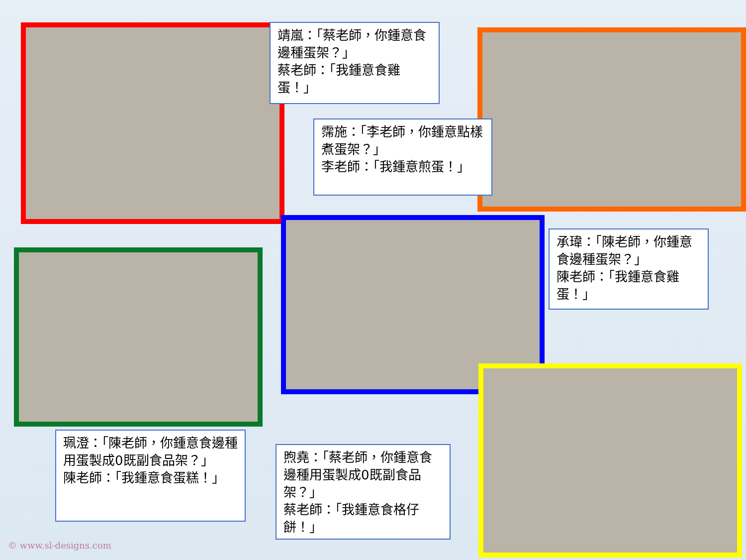靖嵐：「蔡老師，你鍾意食邊種蛋架？」
蔡老師：「我鍾意食雞蛋！」
霈施：「李老師，你鍾意點樣煮蛋架？」
李老師：「我鍾意煎蛋！」
承瑋：「陳老師，你鍾意食邊種蛋架？」
陳老師：「我鍾意食雞蛋！」
珮澄：「陳老師，你鍾意食邊種用蛋製成0既副食品架？」
陳老師：「我鍾意食蛋糕！」
煦堯：「蔡老師，你鍾意食邊種用蛋製成0既副食品架？」
蔡老師：「我鍾意食格仔餅！」
© www.sl-designs.com